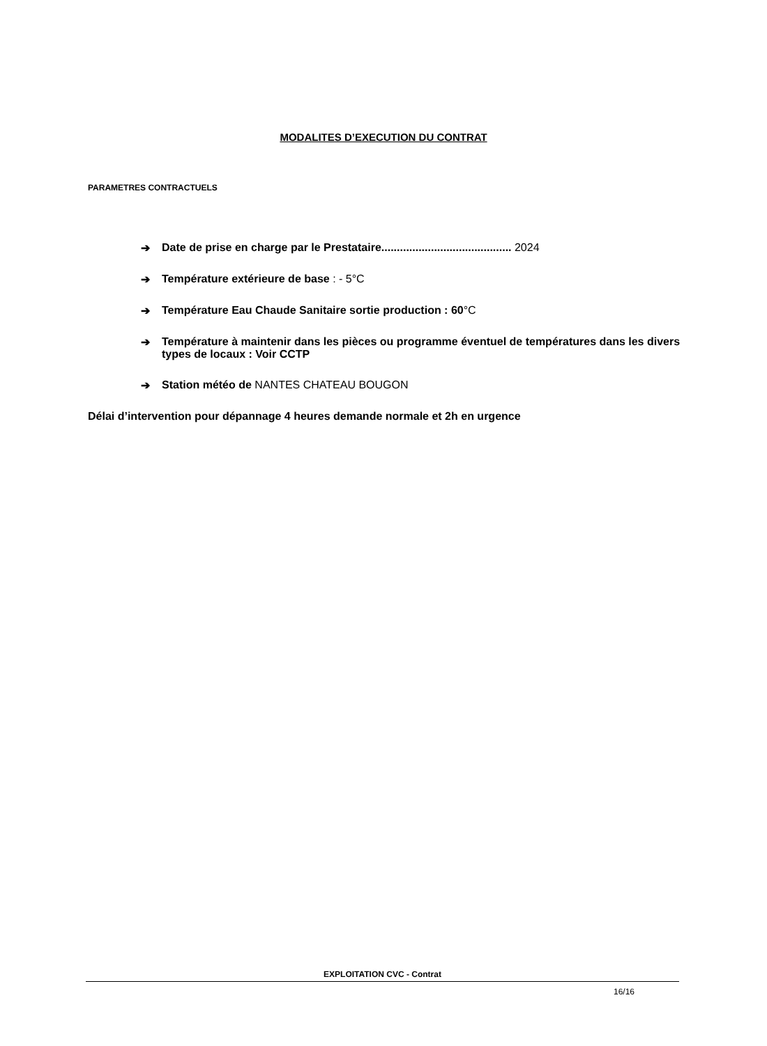MODALITES D’EXECUTION DU CONTRAT
PARAMETRES CONTRACTUELS
➔ Date de prise en charge par le Prestataire.......................................... 2024
➔ Température extérieure de base : - 5°C
➔ Température Eau Chaude Sanitaire sortie production : 60°C
➔ Température à maintenir dans les pièces ou programme éventuel de températures dans les divers types de locaux : Voir CCTP
➔ Station météo de NANTES CHATEAU BOUGON
Délai d’intervention pour dépannage 4 heures demande normale et 2h en urgence
EXPLOITATION CVC - Contrat
16/16